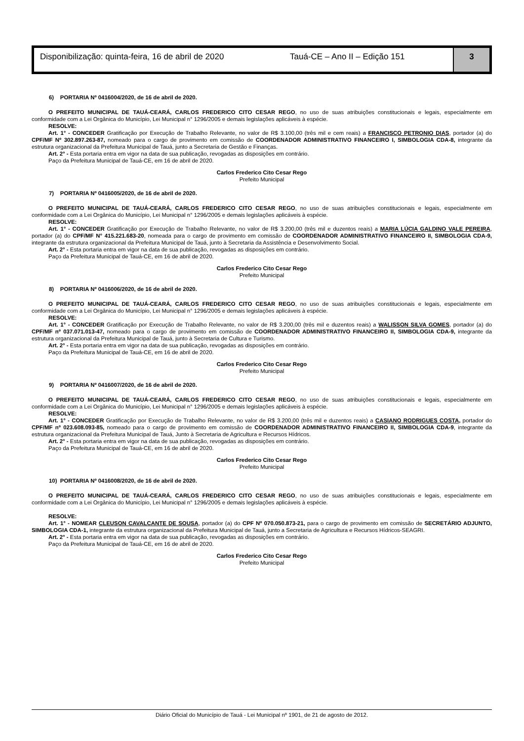Disponibilização: quinta-feira, 16 de abril de 2020
Tauá-CE – Ano II – Edição 151 3
6) PORTARIA Nº 0416004/2020, de 16 de abril de 2020.
O PREFEITO MUNICIPAL DE TAUÁ-CEARÁ, CARLOS FREDERICO CITO CESAR REGO, no uso de suas atribuições constitucionais e legais, especialmente em conformidade com a Lei Orgânica do Município, Lei Municipal n° 1296/2005 e demais legislações aplicáveis à espécie.
RESOLVE:
Art. 1° - CONCEDER Gratificação por Execução de Trabalho Relevante, no valor de R$ 3.100,00 (três mil e cem reais) a FRANCISCO PETRONIO DIAS, portador (a) do CPF/MF Nº 302.897.263-87, nomeado para o cargo de provimento em comissão de COORDENADOR ADMINISTRATIVO FINANCEIRO I, SIMBOLOGIA CDA-8, integrante da estrutura organizacional da Prefeitura Municipal de Tauá, junto a Secretaria de Gestão e Finanças.
Art. 2° - Esta portaria entra em vigor na data de sua publicação, revogadas as disposições em contrário.
Paço da Prefeitura Municipal de Tauá-CE, em 16 de abril de 2020.
Carlos Frederico Cito Cesar Rego
Prefeito Municipal
7) PORTARIA Nº 0416005/2020, de 16 de abril de 2020.
O PREFEITO MUNICIPAL DE TAUÁ-CEARÁ, CARLOS FREDERICO CITO CESAR REGO, no uso de suas atribuições constitucionais e legais, especialmente em conformidade com a Lei Orgânica do Município, Lei Municipal n° 1296/2005 e demais legislações aplicáveis à espécie.
RESOLVE:
Art. 1° - CONCEDER Gratificação por Execução de Trabalho Relevante, no valor de R$ 3.200,00 (três mil e duzentos reais) a MARIA LÚCIA GALDINO VALE PEREIRA, portador (a) do CPF/MF N° 415.221.683-20, nomeada para o cargo de provimento em comissão de COORDENADOR ADMINISTRATIVO FINANCEIRO II, SIMBOLOGIA CDA-9, integrante da estrutura organizacional da Prefeitura Municipal de Tauá, junto à Secretaria da Assistência e Desenvolvimento Social.
Art. 2° - Esta portaria entra em vigor na data de sua publicação, revogadas as disposições em contrário.
Paço da Prefeitura Municipal de Tauá-CE, em 16 de abril de 2020.
Carlos Frederico Cito Cesar Rego
Prefeito Municipal
8) PORTARIA Nº 0416006/2020, de 16 de abril de 2020.
O PREFEITO MUNICIPAL DE TAUÁ-CEARÁ, CARLOS FREDERICO CITO CESAR REGO, no uso de suas atribuições constitucionais e legais, especialmente em conformidade com a Lei Orgânica do Município, Lei Municipal n° 1296/2005 e demais legislações aplicáveis à espécie.
RESOLVE:
Art. 1° - CONCEDER Gratificação por Execução de Trabalho Relevante, no valor de R$ 3.200,00 (três mil e duzentos reais) a WALISSON SILVA GOMES, portador (a) do CPF/MF nº 037.071.013-47, nomeado para o cargo de provimento em comissão de COORDENADOR ADMINISTRATIVO FINANCEIRO II, SIMBOLOGIA CDA-9, integrante da estrutura organizacional da Prefeitura Municipal de Tauá, junto à Secretaria de Cultura e Turismo.
Art. 2° - Esta portaria entra em vigor na data de sua publicação, revogadas as disposições em contrário.
Paço da Prefeitura Municipal de Tauá-CE, em 16 de abril de 2020.
Carlos Frederico Cito Cesar Rego
Prefeito Municipal
9) PORTARIA Nº 0416007/2020, de 16 de abril de 2020.
O PREFEITO MUNICIPAL DE TAUÁ-CEARÁ, CARLOS FREDERICO CITO CESAR REGO, no uso de suas atribuições constitucionais e legais, especialmente em conformidade com a Lei Orgânica do Município, Lei Municipal n° 1296/2005 e demais legislações aplicáveis à espécie.
RESOLVE:
Art. 1° - CONCEDER Gratificação por Execução de Trabalho Relevante, no valor de R$ 3.200,00 (três mil e duzentos reais) a CASIANO RODRIGUES COSTA, portador do CPF/MF nº 023.608.093-85, nomeado para o cargo de provimento em comissão de COORDENADOR ADMINISTRATIVO FINANCEIRO II, SIMBOLOGIA CDA-9, integrante da estrutura organizacional da Prefeitura Municipal de Tauá, Junto à Secretaria de Agricultura e Recursos Hídricos.
Art. 2° - Esta portaria entra em vigor na data de sua publicação, revogadas as disposições em contrário.
Paço da Prefeitura Municipal de Tauá-CE, em 16 de abril de 2020.
Carlos Frederico Cito Cesar Rego
Prefeito Municipal
10) PORTARIA Nº 0416008/2020, de 16 de abril de 2020.
O PREFEITO MUNICIPAL DE TAUÁ-CEARÁ, CARLOS FREDERICO CITO CESAR REGO, no uso de suas atribuições constitucionais e legais, especialmente em conformidade com a Lei Orgânica do Município, Lei Municipal n° 1296/2005 e demais legislações aplicáveis à espécie.
RESOLVE:
Art. 1° - NOMEAR CLEUSON CAVALCANTE DE SOUSA, portador (a) do CPF Nº 070.050.873-21, para o cargo de provimento em comissão de SECRETÁRIO ADJUNTO, SIMBOLOGIA CDA-1, integrante da estrutura organizacional da Prefeitura Municipal de Tauá, junto a Secretaria de Agricultura e Recursos Hídricos-SEAGRI.
Art. 2° - Esta portaria entra em vigor na data de sua publicação, revogadas as disposições em contrário.
Paço da Prefeitura Municipal de Tauá-CE, em 16 de abril de 2020.
Carlos Frederico Cito Cesar Rego
Prefeito Municipal
Diário Oficial do Município de Tauá - Lei Municipal nº 1901, de 21 de agosto de 2012.